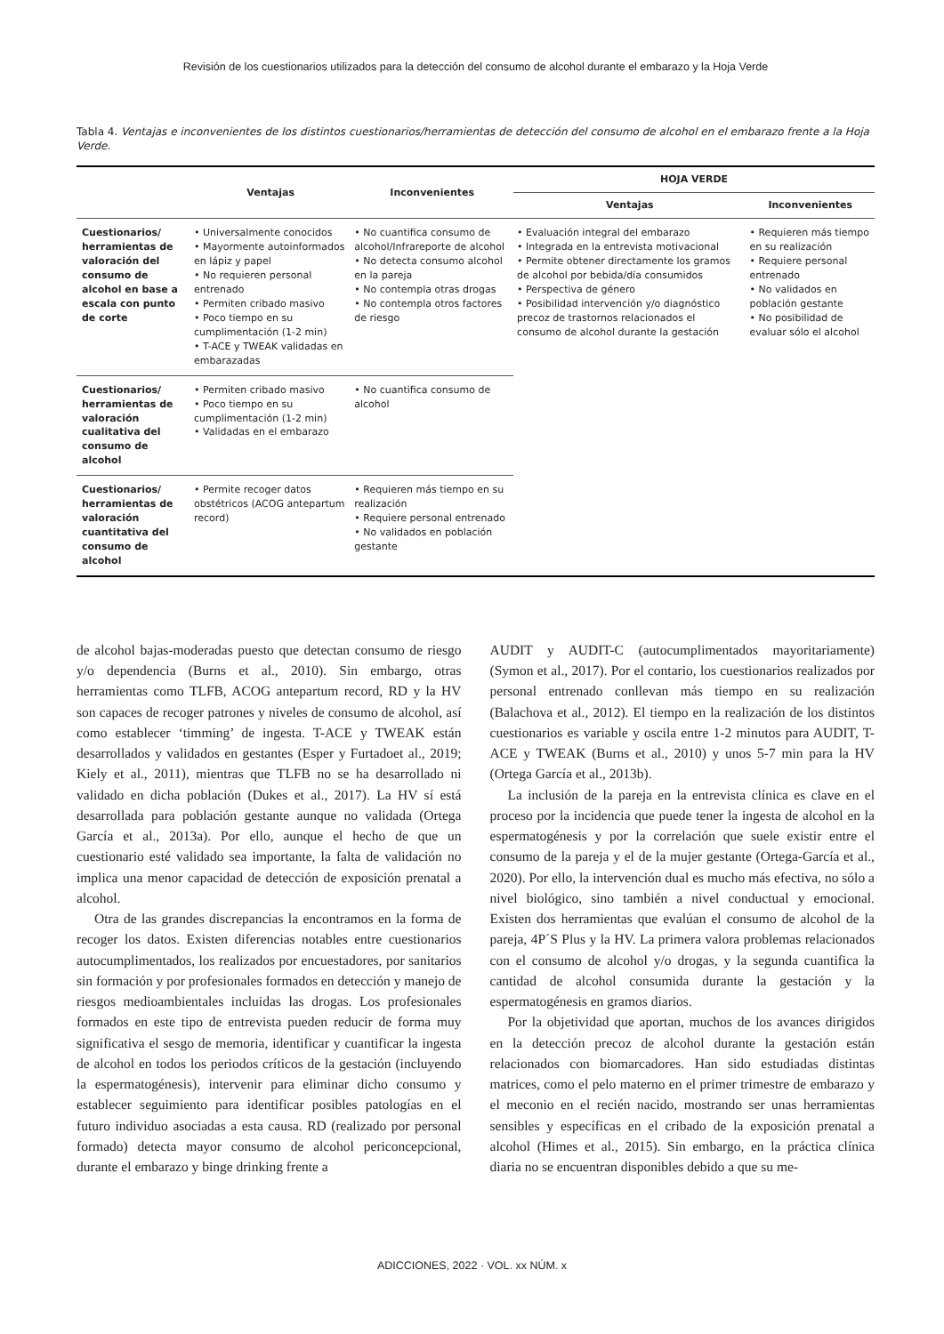Revisión de los cuestionarios utilizados para la detección del consumo de alcohol durante el embarazo y la Hoja Verde
Tabla 4. Ventajas e inconvenientes de los distintos cuestionarios/herramientas de detección del consumo de alcohol en el embarazo frente a la Hoja Verde.
| | Ventajas | Inconvenientes | HOJA VERDE | |
| --- | --- | --- | --- | --- |
| | | | Ventajas | Inconvenientes |
| Cuestionarios/ herramientas de valoración del consumo de alcohol en base a escala con punto de corte | • Universalmente conocidos • Mayormente autoinformados en lápiz y papel • No requieren personal entrenado • Permiten cribado masivo • Poco tiempo en su cumplimentación (1-2 min) • T-ACE y TWEAK validadas en embarazadas | • No cuantifica consumo de alcohol/Infrareporte de alcohol • No detecta consumo alcohol en la pareja • No contempla otras drogas • No contempla otros factores de riesgo | • Evaluación integral del embarazo • Integrada en la entrevista motivacional • Permite obtener directamente los gramos de alcohol por bebida/día consumidos • Perspectiva de género • Posibilidad intervención y/o diagnóstico precoz de trastornos relacionados el consumo de alcohol durante la gestación | • Requieren más tiempo en su realización • Requiere personal entrenado • No validados en población gestante • No posibilidad de evaluar sólo el alcohol |
| Cuestionarios/ herramientas de valoración cualitativa del consumo de alcohol | • Permiten cribado masivo • Poco tiempo en su cumplimentación (1-2 min) • Validadas en el embarazo | • No cuantifica consumo de alcohol | | |
| Cuestionarios/ herramientas de valoración cuantitativa del consumo de alcohol | • Permite recoger datos obstétricos (ACOG antepartum record) | • Requieren más tiempo en su realización • Requiere personal entrenado • No validados en población gestante | | |
de alcohol bajas-moderadas puesto que detectan consumo de riesgo y/o dependencia (Burns et al., 2010). Sin embargo, otras herramientas como TLFB, ACOG antepartum record, RD y la HV son capaces de recoger patrones y niveles de consumo de alcohol, así como establecer ‘timming’ de ingesta. T-ACE y TWEAK están desarrollados y validados en gestantes (Esper y Furtadoet al., 2019; Kiely et al., 2011), mientras que TLFB no se ha desarrollado ni validado en dicha población (Dukes et al., 2017). La HV sí está desarrollada para población gestante aunque no validada (Ortega García et al., 2013a). Por ello, aunque el hecho de que un cuestionario esté validado sea importante, la falta de validación no implica una menor capacidad de detección de exposición prenatal a alcohol.
Otra de las grandes discrepancias la encontramos en la forma de recoger los datos. Existen diferencias notables entre cuestionarios autocumplimentados, los realizados por encuestadores, por sanitarios sin formación y por profesionales formados en detección y manejo de riesgos medioambientales incluidas las drogas. Los profesionales formados en este tipo de entrevista pueden reducir de forma muy significativa el sesgo de memoria, identificar y cuantificar la ingesta de alcohol en todos los periodos críticos de la gestación (incluyendo la espermatogénesis), intervenir para eliminar dicho consumo y establecer seguimiento para identificar posibles patologías en el futuro individuo asociadas a esta causa. RD (realizado por personal formado) detecta mayor consumo de alcohol periconcepcional, durante el embarazo y binge drinking frente a
AUDIT y AUDIT-C (autocumplimentados mayoritariamente) (Symon et al., 2017). Por el contario, los cuestionarios realizados por personal entrenado conllevan más tiempo en su realización (Balachova et al., 2012). El tiempo en la realización de los distintos cuestionarios es variable y oscila entre 1-2 minutos para AUDIT, T-ACE y TWEAK (Burns et al., 2010) y unos 5-7 min para la HV (Ortega García et al., 2013b).
La inclusión de la pareja en la entrevista clínica es clave en el proceso por la incidencia que puede tener la ingesta de alcohol en la espermatogénesis y por la correlación que suele existir entre el consumo de la pareja y el de la mujer gestante (Ortega-García et al., 2020). Por ello, la intervención dual es mucho más efectiva, no sólo a nivel biológico, sino también a nivel conductual y emocional. Existen dos herramientas que evalúan el consumo de alcohol de la pareja, 4P´S Plus y la HV. La primera valora problemas relacionados con el consumo de alcohol y/o drogas, y la segunda cuantifica la cantidad de alcohol consumida durante la gestación y la espermatogénesis en gramos diarios.
Por la objetividad que aportan, muchos de los avances dirigidos en la detección precoz de alcohol durante la gestación están relacionados con biomarcadores. Han sido estudiadas distintas matrices, como el pelo materno en el primer trimestre de embarazo y el meconio en el recién nacido, mostrando ser unas herramientas sensibles y específicas en el cribado de la exposición prenatal a alcohol (Himes et al., 2015). Sin embargo, en la práctica clínica diaria no se encuentran disponibles debido a que su me-
ADICCIONES, 2022 · VOL. xx NÚM. x